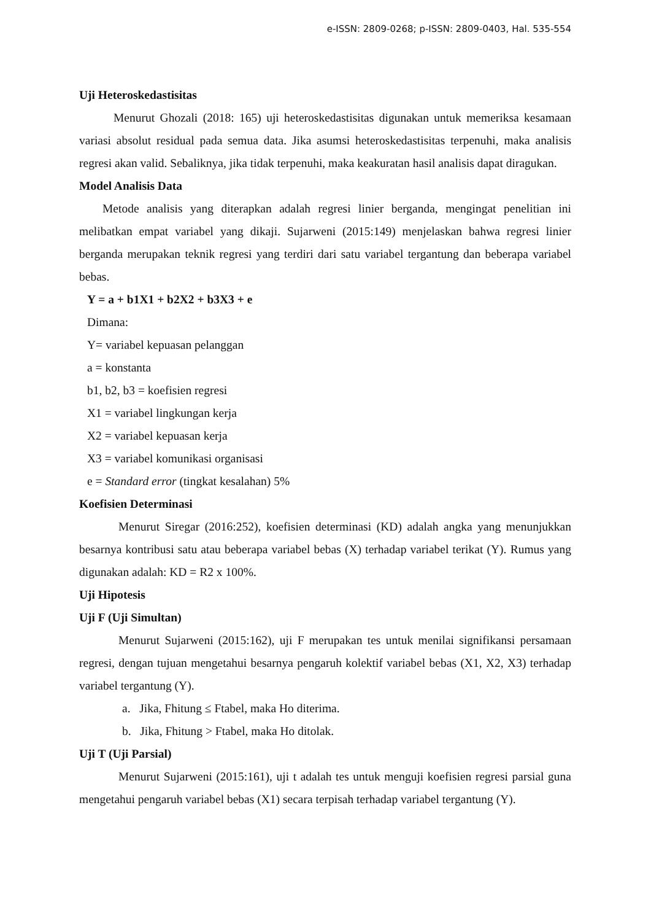e-ISSN: 2809-0268; p-ISSN: 2809-0403, Hal. 535-554
Uji Heteroskedastisitas
Menurut Ghozali (2018: 165) uji heteroskedastisitas digunakan untuk memeriksa kesamaan variasi absolut residual pada semua data. Jika asumsi heteroskedastisitas terpenuhi, maka analisis regresi akan valid. Sebaliknya, jika tidak terpenuhi, maka keakuratan hasil analisis dapat diragukan.
Model Analisis Data
Metode analisis yang diterapkan adalah regresi linier berganda, mengingat penelitian ini melibatkan empat variabel yang dikaji. Sujarweni (2015:149) menjelaskan bahwa regresi linier berganda merupakan teknik regresi yang terdiri dari satu variabel tergantung dan beberapa variabel bebas.
Y = a + b1X1 + b2X2 + b3X3 + e
Dimana:
Y= variabel kepuasan pelanggan
a = konstanta
b1, b2, b3 = koefisien regresi
X1 = variabel lingkungan kerja
X2 = variabel kepuasan kerja
X3 = variabel komunikasi organisasi
e = Standard error (tingkat kesalahan) 5%
Koefisien Determinasi
Menurut Siregar (2016:252), koefisien determinasi (KD) adalah angka yang menunjukkan besarnya kontribusi satu atau beberapa variabel bebas (X) terhadap variabel terikat (Y). Rumus yang digunakan adalah: KD = R2 x 100%.
Uji Hipotesis
Uji F (Uji Simultan)
Menurut Sujarweni (2015:162), uji F merupakan tes untuk menilai signifikansi persamaan regresi, dengan tujuan mengetahui besarnya pengaruh kolektif variabel bebas (X1, X2, X3) terhadap variabel tergantung (Y).
a. Jika, Fhitung ≤ Ftabel, maka Ho diterima.
b. Jika, Fhitung > Ftabel, maka Ho ditolak.
Uji T (Uji Parsial)
Menurut Sujarweni (2015:161), uji t adalah tes untuk menguji koefisien regresi parsial guna mengetahui pengaruh variabel bebas (X1) secara terpisah terhadap variabel tergantung (Y).